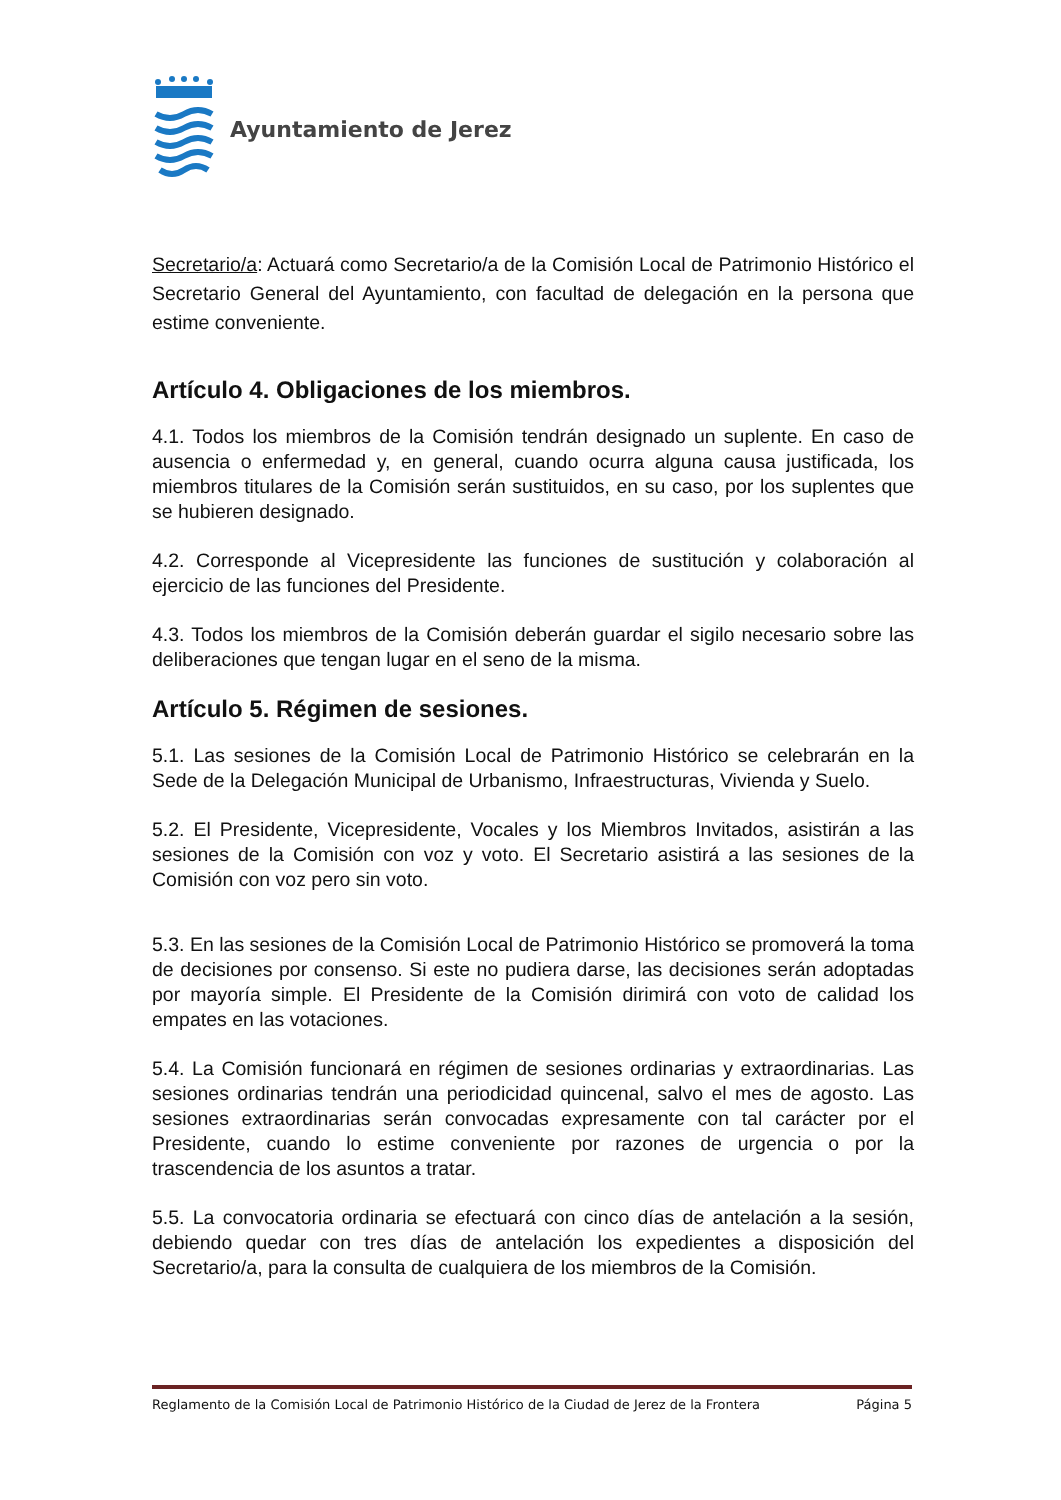Ayuntamiento de Jerez
Secretario/a: Actuará como Secretario/a de la Comisión Local de Patrimonio Histórico el Secretario General del Ayuntamiento, con facultad de delegación en la persona que estime conveniente.
Artículo 4. Obligaciones de los miembros.
4.1. Todos los miembros de la Comisión tendrán designado un suplente. En caso de ausencia o enfermedad y, en general, cuando ocurra alguna causa justificada, los miembros titulares de la Comisión serán sustituidos, en su caso, por los suplentes que se hubieren designado.
4.2. Corresponde al Vicepresidente las funciones de sustitución y colaboración al ejercicio de las funciones del Presidente.
4.3. Todos los miembros de la Comisión deberán guardar el sigilo necesario sobre las deliberaciones que tengan lugar en el seno de la misma.
Artículo 5. Régimen de sesiones.
5.1. Las sesiones de la Comisión Local de Patrimonio Histórico se celebrarán en la Sede de la Delegación Municipal de Urbanismo, Infraestructuras, Vivienda y Suelo.
5.2. El Presidente, Vicepresidente, Vocales y los Miembros Invitados, asistirán a las sesiones de la Comisión con voz y voto. El Secretario asistirá a las sesiones de la Comisión con voz pero sin voto.
5.3. En las sesiones de la Comisión Local de Patrimonio Histórico se promoverá la toma de decisiones por consenso. Si este no pudiera darse, las decisiones serán adoptadas por mayoría simple. El Presidente de la Comisión dirimirá con voto de calidad los empates en las votaciones.
5.4. La Comisión funcionará en régimen de sesiones ordinarias y extraordinarias. Las sesiones ordinarias tendrán una periodicidad quincenal, salvo el mes de agosto. Las sesiones extraordinarias serán convocadas expresamente con tal carácter por el Presidente, cuando lo estime conveniente por razones de urgencia o por la trascendencia de los asuntos a tratar.
5.5. La convocatoria ordinaria se efectuará con cinco días de antelación a la sesión, debiendo quedar con tres días de antelación los expedientes a disposición del Secretario/a, para la consulta de cualquiera de los miembros de la Comisión.
Reglamento de la Comisión Local de Patrimonio Histórico de la Ciudad de Jerez de la Frontera Página 5